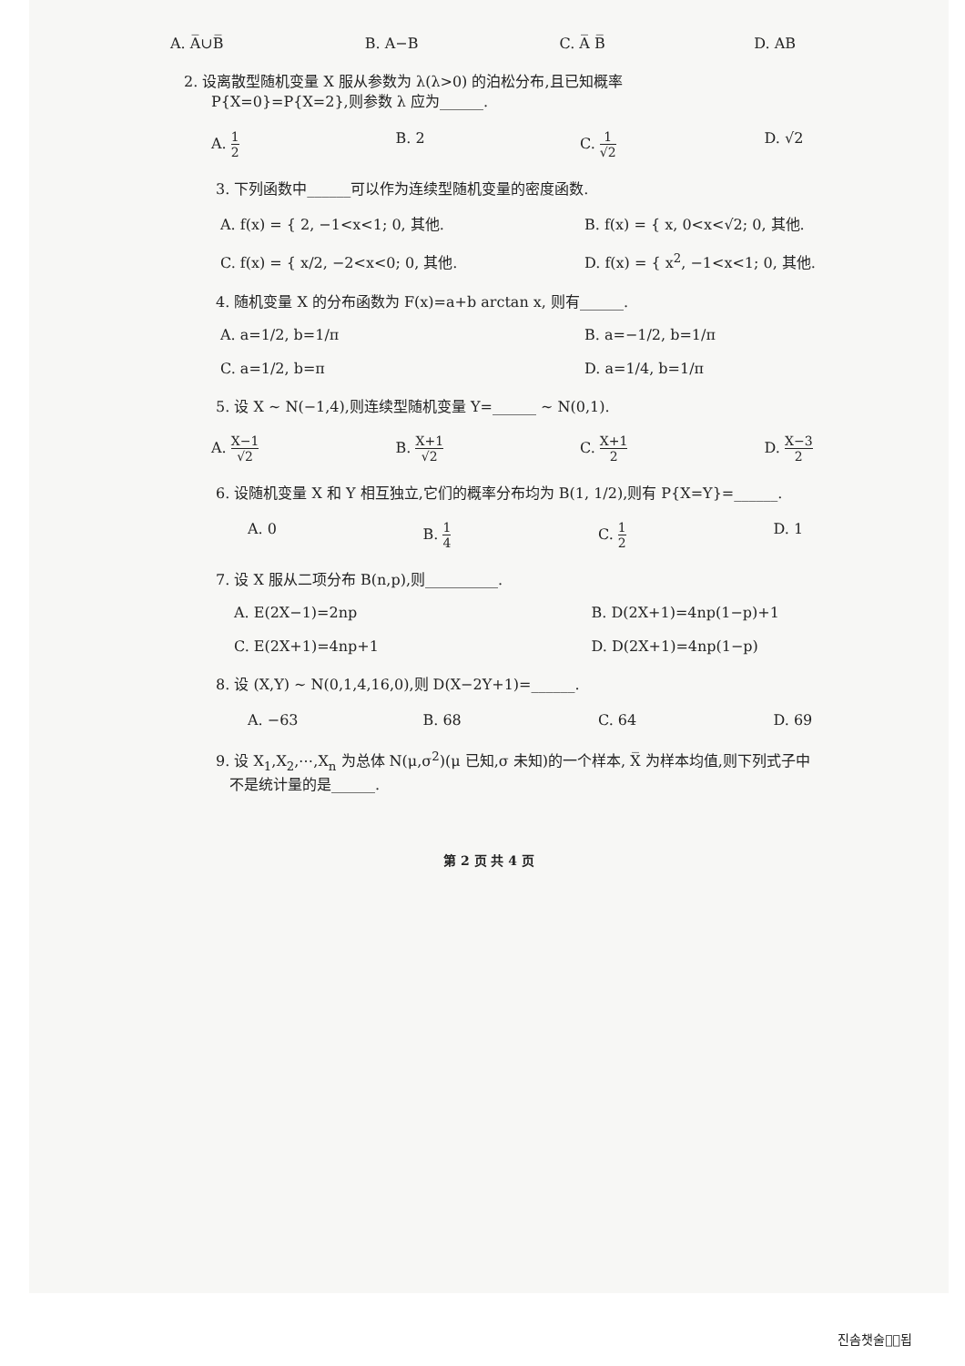A. A̅∪B̅ B. A−B C. A̅ B̅ D. AB
2. 设离散型随机变量 X 服从参数为 λ(λ>0) 的泊松分布,且已知概率
P{X=0}=P{X=2},则参数 λ 应为______.
A. 1 2 B. 2 C. 1 √2 D. √2
3. 下列函数中______可以作为连续型随机变量的密度函数.
A. f(x) = { 2, −1<x<1; 0, 其他. B. f(x) = { x, 0<x<√2; 0, 其他. C. f(x) = { x/2, −2<x<0; 0, 其他. D. f(x) = { x<sup>2</sup>, −1<x<1; 0, 其他.
4. 随机变量 X 的分布函数为 F(x)=a+b arctan x, 则有______.
A. a=1/2, b=1/π B. a=−1/2, b=1/π C. a=1/2, b=π D. a=1/4, b=1/π
5. 设 X ~ N(−1,4),则连续型随机变量 Y=______ ~ N(0,1).
A. X−1 √2 B. X+1 √2 C. X+1 2 D. X−3 2
6. 设随机变量 X 和 Y 相互独立,它们的概率分布均为 B(1, 1/2),则有 P{X=Y}=______.
A. 0 B. 1 4 C. 1 2 D. 1
7. 设 X 服从二项分布 B(n,p),则__________.
A. E(2X−1)=2np B. D(2X+1)=4np(1−p)+1 C. E(2X+1)=4np+1 D. D(2X+1)=4np(1−p)
8. 设 (X,Y) ~ N(0,1,4,16,0),则 D(X−2Y+1)=______.
A. −63 B. 68 C. 64 D. 69
9. 设 X<sub>1</sub>,X<sub>2</sub>,⋯,X<sub>n</sub> 为总体 N(μ,σ<sup>2</sup>)(μ 已知,σ 未知)的一个样本, X̅ 为样本均值,则下列式子中
不是统计量的是______.
第 2 页 共 4 页
진솜챗술췰͛됩